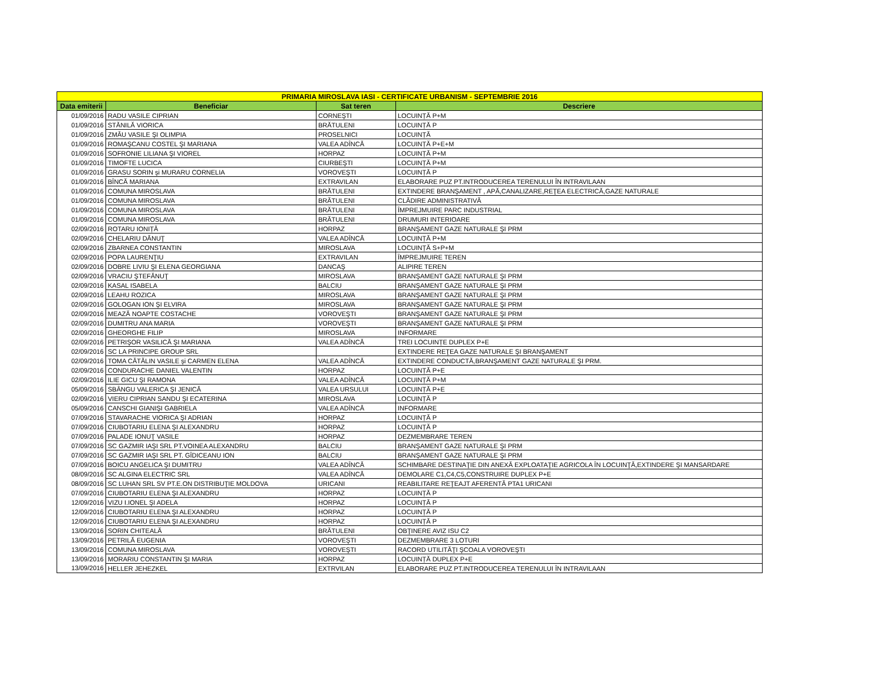| PRIMARIA MIROSLAVA IASI - CERTIFICATE URBANISM - SEPTEMBRIE 2016 | | | |
| --- | --- | --- | --- |
| Data emiterii | Beneficiar | Sat teren | Descriere |
| 01/09/2016 | RADU VASILE CIPRIAN | CORNEŞTI | LOCUINȚĂ P+M |
| 01/09/2016 | STĂNILĂ VIORICA | BRĂTULENI | LOCUINȚĂ P |
| 01/09/2016 | ZMĂU VASILE ŞI OLIMPIA | PROSELNICI | LOCUINȚĂ |
| 01/09/2016 | ROMAŞCANU COSTEL ŞI MARIANA | VALEA ADÎNCĂ | LOCUINȚĂ P+E+M |
| 01/09/2016 | SOFRONIE LILIANA ŞI VIOREL | HORPAZ | LOCUINȚĂ P+M |
| 01/09/2016 | TIMOFTE LUCICA | CIURBEŞTI | LOCUINȚĂ P+M |
| 01/09/2016 | GRASU SORIN şi MURARU CORNELIA | VOROVEŞTI | LOCUINȚĂ P |
| 01/09/2016 | BÎNCĂ MARIANA | EXTRAVILAN | ELABORARE PUZ PT.INTRODUCEREA TERENULUI ÎN INTRAVILAAN |
| 01/09/2016 | COMUNA MIROSLAVA | BRĂTULENI | EXTINDERE BRANŞAMENT , APĂ,CANALIZARE,REŢEA ELECTRICĂ,GAZE NATURALE |
| 01/09/2016 | COMUNA MIROSLAVA | BRĂTULENI | CLĂDIRE ADMINISTRATIVĂ |
| 01/09/2016 | COMUNA MIROSLAVA | BRĂTULENI | ÎMPREJMUIRE PARC INDUSTRIAL |
| 01/09/2016 | COMUNA MIROSLAVA | BRĂTULENI | DRUMURI INTERIOARE |
| 02/09/2016 | ROTARU IONIȚĂ | HORPAZ | BRANŞAMENT GAZE NATURALE ŞI PRM |
| 02/09/2016 | CHELARIU DĂNUŢ | VALEA ADÎNCĂ | LOCUINȚĂ P+M |
| 02/09/2016 | ZBARNEA CONSTANTIN | MIROSLAVA | LOCUINȚĂ S+P+M |
| 02/09/2016 | POPA LAURENŢIU | EXTRAVILAN | ÎMPREJMUIRE TEREN |
| 02/09/2016 | DOBRE LIVIU ŞI ELENA GEORGIANA | DANCAŞ | ALIPIRE TEREN |
| 02/09/2016 | VRACIU ŞTEFĂNUŢ | MIROSLAVA | BRANŞAMENT GAZE NATURALE ŞI PRM |
| 02/09/2016 | KASAL ISABELA | BALCIU | BRANŞAMENT GAZE NATURALE ŞI PRM |
| 02/09/2016 | LEAHU ROZICA | MIROSLAVA | BRANŞAMENT GAZE NATURALE ŞI PRM |
| 02/09/2016 | GOLOGAN ION ŞI ELVIRA | MIROSLAVA | BRANŞAMENT GAZE NATURALE ŞI PRM |
| 02/09/2016 | MEAZĂ NOAPTE COSTACHE | VOROVEŞTI | BRANŞAMENT GAZE NATURALE ŞI PRM |
| 02/09/2016 | DUMITRU ANA MARIA | VOROVEŞTI | BRANŞAMENT GAZE NATURALE ŞI PRM |
| 02/09/2016 | GHEORGHE FILIP | MIROSLAVA | INFORMARE |
| 02/09/2016 | PETRIŞOR VASILICĂ ŞI MARIANA | VALEA ADÎNCĂ | TREI LOCUINȚE DUPLEX P+E |
| 02/09/2016 | SC LA PRINCIPE GROUP SRL | | EXTINDERE REŢEA GAZE NATURALE ŞI BRANŞAMENT |
| 02/09/2016 | TOMA CĂTĂLIN VASILE şi CARMEN ELENA | VALEA ADÎNCĂ | EXTINDERE CONDUCTĂ,BRANŞAMENT GAZE NATURALE ŞI PRM. |
| 02/09/2016 | CONDURACHE DANIEL VALENTIN | HORPAZ | LOCUINȚĂ P+E |
| 02/09/2016 | ILIE GICU ŞI RAMONA | VALEA ADÎNCĂ | LOCUINȚĂ P+M |
| 05/09/2016 | SBÂNGU VALERICA ŞI JENICĂ | VALEA URSULUI | LOCUINȚĂ P+E |
| 02/09/2016 | VIERU CIPRIAN SANDU ŞI ECATERINA | MIROSLAVA | LOCUINȚĂ P |
| 05/09/2016 | CANSCHI GIANIŞI GABRIELA | VALEA ADÎNCĂ | INFORMARE |
| 07/09/2016 | STAVARACHE VIORICA ŞI ADRIAN | HORPAZ | LOCUINȚĂ P |
| 07/09/2016 | CIUBOTARIU ELENA ŞI ALEXANDRU | HORPAZ | LOCUINȚĂ P |
| 07/09/2016 | PALADE IONUŢ VASILE | HORPAZ | DEZMEMBRARE TEREN |
| 07/09/2016 | SC GAZMIR IAŞI SRL PT.VOINEA ALEXANDRU | BALCIU | BRANŞAMENT GAZE NATURALE ŞI PRM |
| 07/09/2016 | SC GAZMIR IAŞI SRL PT. GÎDICEANU ION | BALCIU | BRANŞAMENT GAZE NATURALE ŞI PRM |
| 07/09/2016 | BOICU ANGELICA ŞI DUMITRU | VALEA ADÎNCĂ | SCHIMBARE DESTINAŢIE DIN ANEXĂ EXPLOATAŢIE AGRICOLA ÎN LOCUINŢĂ,EXTINDERE ŞI MANSARDARE |
| 08/09/2016 | SC ALGINA ELECTRIC SRL | VALEA ADÎNCĂ | DEMOLARE C1,C4,C5,CONSTRUIRE DUPLEX P+E |
| 08/09/2016 | SC LUHAN SRL SV PT.E.ON DISTRIBUŢIE MOLDOVA | URICANI | REABILITARE REŢEAJT AFERENTĂ PTA1 URICANI |
| 07/09/2016 | CIUBOTARIU ELENA ŞI ALEXANDRU | HORPAZ | LOCUINȚĂ P |
| 12/09/2016 | VIZU I.IONEL ŞI ADELA | HORPAZ | LOCUINȚĂ P |
| 12/09/2016 | CIUBOTARIU ELENA ŞI ALEXANDRU | HORPAZ | LOCUINȚĂ P |
| 12/09/2016 | CIUBOTARIU ELENA ŞI ALEXANDRU | HORPAZ | LOCUINȚĂ P |
| 13/09/2016 | SORIN CHITEALĂ | BRĂTULENI | OBŢINERE AVIZ ISU C2 |
| 13/09/2016 | PETRILĂ EUGENIA | VOROVEŞTI | DEZMEMBRARE 3 LOTURI |
| 13/09/2016 | COMUNA MIROSLAVA | VOROVEŞTI | RACORD UTILITĂŢI ŞCOALA VOROVEŞTI |
| 13/09/2016 | MORARIU CONSTANTIN ŞI MARIA | HORPAZ | LOCUINȚĂ DUPLEX P+E |
| 13/09/2016 | HELLER JEHEZKEL | EXTRVILAN | ELABORARE PUZ PT.INTRODUCEREA TERENULUI ÎN INTRAVILAAN |